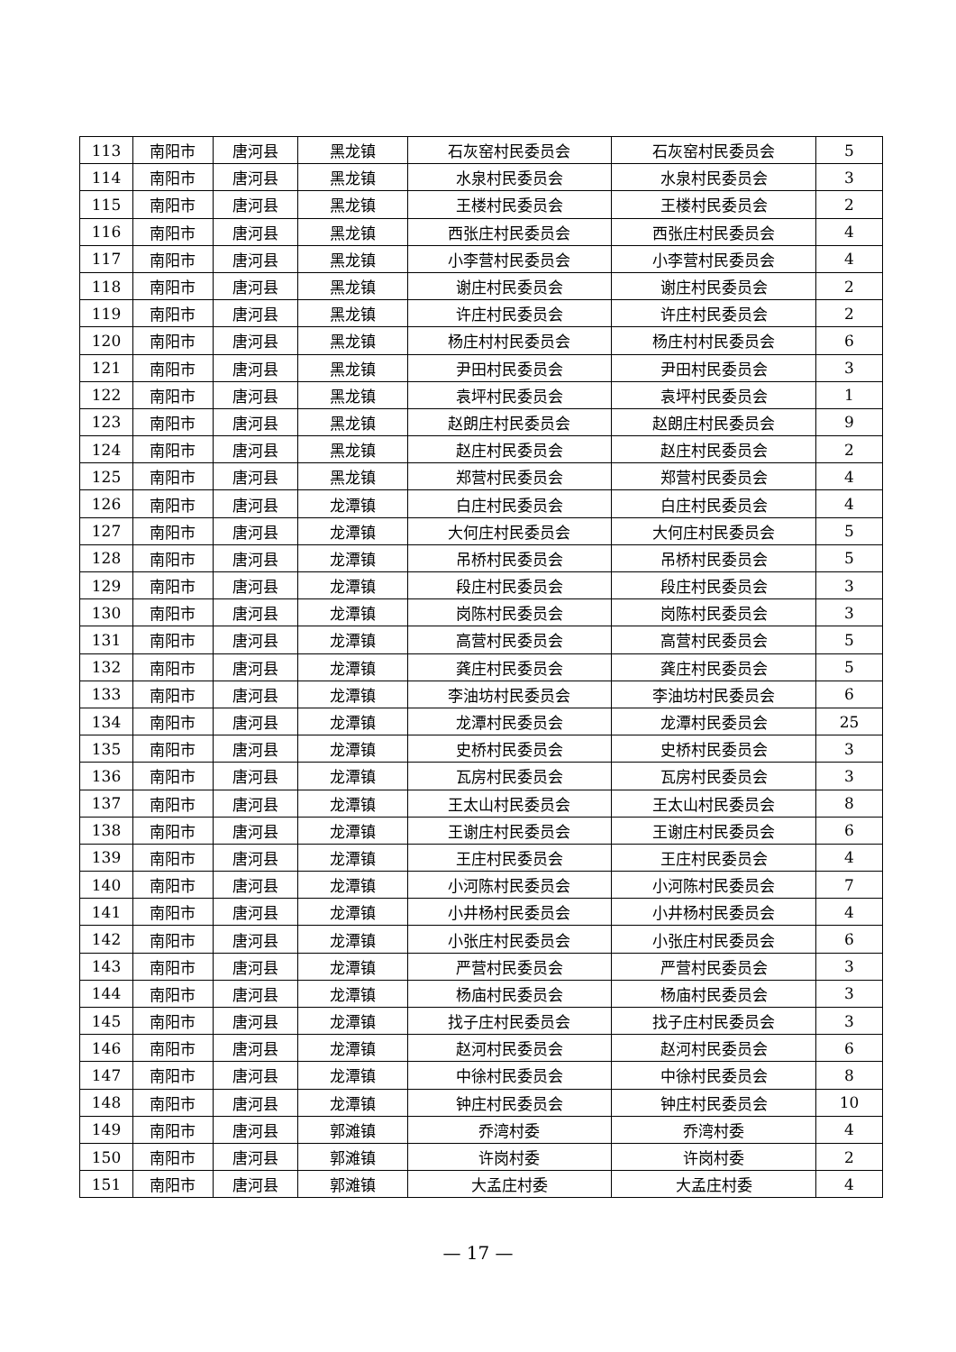| 113 | 南阳市 | 唐河县 | 黑龙镇 | 石灰窑村民委员会 | 石灰窑村民委员会 | 5 |
| 114 | 南阳市 | 唐河县 | 黑龙镇 | 水泉村民委员会 | 水泉村民委员会 | 3 |
| 115 | 南阳市 | 唐河县 | 黑龙镇 | 王楼村民委员会 | 王楼村民委员会 | 2 |
| 116 | 南阳市 | 唐河县 | 黑龙镇 | 西张庄村民委员会 | 西张庄村民委员会 | 4 |
| 117 | 南阳市 | 唐河县 | 黑龙镇 | 小李营村民委员会 | 小李营村民委员会 | 4 |
| 118 | 南阳市 | 唐河县 | 黑龙镇 | 谢庄村民委员会 | 谢庄村民委员会 | 2 |
| 119 | 南阳市 | 唐河县 | 黑龙镇 | 许庄村民委员会 | 许庄村民委员会 | 2 |
| 120 | 南阳市 | 唐河县 | 黑龙镇 | 杨庄村村民委员会 | 杨庄村村民委员会 | 6 |
| 121 | 南阳市 | 唐河县 | 黑龙镇 | 尹田村民委员会 | 尹田村民委员会 | 3 |
| 122 | 南阳市 | 唐河县 | 黑龙镇 | 袁坪村民委员会 | 袁坪村民委员会 | 1 |
| 123 | 南阳市 | 唐河县 | 黑龙镇 | 赵朗庄村民委员会 | 赵朗庄村民委员会 | 9 |
| 124 | 南阳市 | 唐河县 | 黑龙镇 | 赵庄村民委员会 | 赵庄村民委员会 | 2 |
| 125 | 南阳市 | 唐河县 | 黑龙镇 | 郑营村民委员会 | 郑营村民委员会 | 4 |
| 126 | 南阳市 | 唐河县 | 龙潭镇 | 白庄村民委员会 | 白庄村民委员会 | 4 |
| 127 | 南阳市 | 唐河县 | 龙潭镇 | 大何庄村民委员会 | 大何庄村民委员会 | 5 |
| 128 | 南阳市 | 唐河县 | 龙潭镇 | 吊桥村民委员会 | 吊桥村民委员会 | 5 |
| 129 | 南阳市 | 唐河县 | 龙潭镇 | 段庄村民委员会 | 段庄村民委员会 | 3 |
| 130 | 南阳市 | 唐河县 | 龙潭镇 | 岗陈村民委员会 | 岗陈村民委员会 | 3 |
| 131 | 南阳市 | 唐河县 | 龙潭镇 | 高营村民委员会 | 高营村民委员会 | 5 |
| 132 | 南阳市 | 唐河县 | 龙潭镇 | 龚庄村民委员会 | 龚庄村民委员会 | 5 |
| 133 | 南阳市 | 唐河县 | 龙潭镇 | 李油坊村民委员会 | 李油坊村民委员会 | 6 |
| 134 | 南阳市 | 唐河县 | 龙潭镇 | 龙潭村民委员会 | 龙潭村民委员会 | 25 |
| 135 | 南阳市 | 唐河县 | 龙潭镇 | 史桥村民委员会 | 史桥村民委员会 | 3 |
| 136 | 南阳市 | 唐河县 | 龙潭镇 | 瓦房村民委员会 | 瓦房村民委员会 | 3 |
| 137 | 南阳市 | 唐河县 | 龙潭镇 | 王太山村民委员会 | 王太山村民委员会 | 8 |
| 138 | 南阳市 | 唐河县 | 龙潭镇 | 王谢庄村民委员会 | 王谢庄村民委员会 | 6 |
| 139 | 南阳市 | 唐河县 | 龙潭镇 | 王庄村民委员会 | 王庄村民委员会 | 4 |
| 140 | 南阳市 | 唐河县 | 龙潭镇 | 小河陈村民委员会 | 小河陈村民委员会 | 7 |
| 141 | 南阳市 | 唐河县 | 龙潭镇 | 小井杨村民委员会 | 小井杨村民委员会 | 4 |
| 142 | 南阳市 | 唐河县 | 龙潭镇 | 小张庄村民委员会 | 小张庄村民委员会 | 6 |
| 143 | 南阳市 | 唐河县 | 龙潭镇 | 严营村民委员会 | 严营村民委员会 | 3 |
| 144 | 南阳市 | 唐河县 | 龙潭镇 | 杨庙村民委员会 | 杨庙村民委员会 | 3 |
| 145 | 南阳市 | 唐河县 | 龙潭镇 | 找子庄村民委员会 | 找子庄村民委员会 | 3 |
| 146 | 南阳市 | 唐河县 | 龙潭镇 | 赵河村民委员会 | 赵河村民委员会 | 6 |
| 147 | 南阳市 | 唐河县 | 龙潭镇 | 中徐村民委员会 | 中徐村民委员会 | 8 |
| 148 | 南阳市 | 唐河县 | 龙潭镇 | 钟庄村民委员会 | 钟庄村民委员会 | 10 |
| 149 | 南阳市 | 唐河县 | 郭滩镇 | 乔湾村委 | 乔湾村委 | 4 |
| 150 | 南阳市 | 唐河县 | 郭滩镇 | 许岗村委 | 许岗村委 | 2 |
| 151 | 南阳市 | 唐河县 | 郭滩镇 | 大孟庄村委 | 大孟庄村委 | 4 |
— 17 —